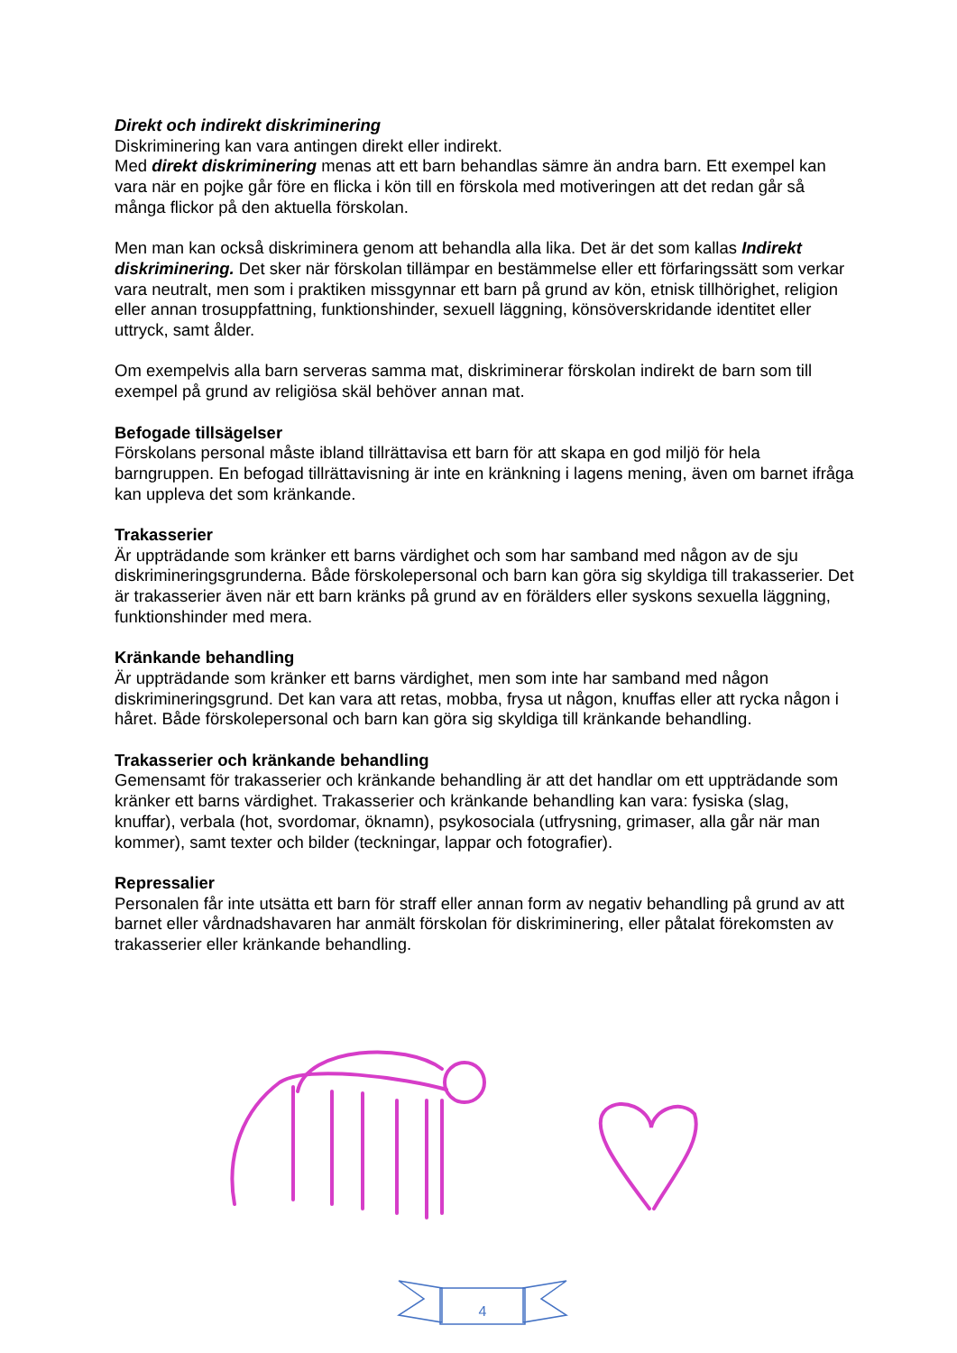Direkt och indirekt diskriminering
Diskriminering kan vara antingen direkt eller indirekt.
Med direkt diskriminering menas att ett barn behandlas sämre än andra barn. Ett exempel kan vara när en pojke går före en flicka i kön till en förskola med motiveringen att det redan går så många flickor på den aktuella förskolan.
Men man kan också diskriminera genom att behandla alla lika. Det är det som kallas Indirekt diskriminering. Det sker när förskolan tillämpar en bestämmelse eller ett förfaringssätt som verkar vara neutralt, men som i praktiken missgynnar ett barn på grund av kön, etnisk tillhörighet, religion eller annan trosuppfattning, funktionshinder, sexuell läggning, könsöverskridande identitet eller uttryck, samt ålder.
Om exempelvis alla barn serveras samma mat, diskriminerar förskolan indirekt de barn som till exempel på grund av religiösa skäl behöver annan mat.
Befogade tillsägelser
Förskolans personal måste ibland tillrättavisa ett barn för att skapa en god miljö för hela barngruppen. En befogad tillrättavisning är inte en kränkning i lagens mening, även om barnet ifråga kan uppleva det som kränkande.
Trakasserier
Är uppträdande som kränker ett barns värdighet och som har samband med någon av de sju diskrimineringsgrunderna. Både förskolepersonal och barn kan göra sig skyldiga till trakasserier. Det är trakasserier även när ett barn kränks på grund av en förälders eller syskons sexuella läggning, funktionshinder med mera.
Kränkande behandling
Är uppträdande som kränker ett barns värdighet, men som inte har samband med någon diskrimineringsgrund. Det kan vara att retas, mobba, frysa ut någon, knuffas eller att rycka någon i håret. Både förskolepersonal och barn kan göra sig skyldiga till kränkande behandling.
Trakasserier och kränkande behandling
Gemensamt för trakasserier och kränkande behandling är att det handlar om ett uppträdande som kränker ett barns värdighet. Trakasserier och kränkande behandling kan vara: fysiska (slag, knuffar), verbala (hot, svordomar, öknamn), psykosociala (utfrysning, grimaser, alla går när man kommer), samt texter och bilder (teckningar, lappar och fotografier).
Repressalier
Personalen får inte utsätta ett barn för straff eller annan form av negativ behandling på grund av att barnet eller vårdnadshavaren har anmält förskolan för diskriminering, eller påtalat förekomsten av trakasserier eller kränkande behandling.
4